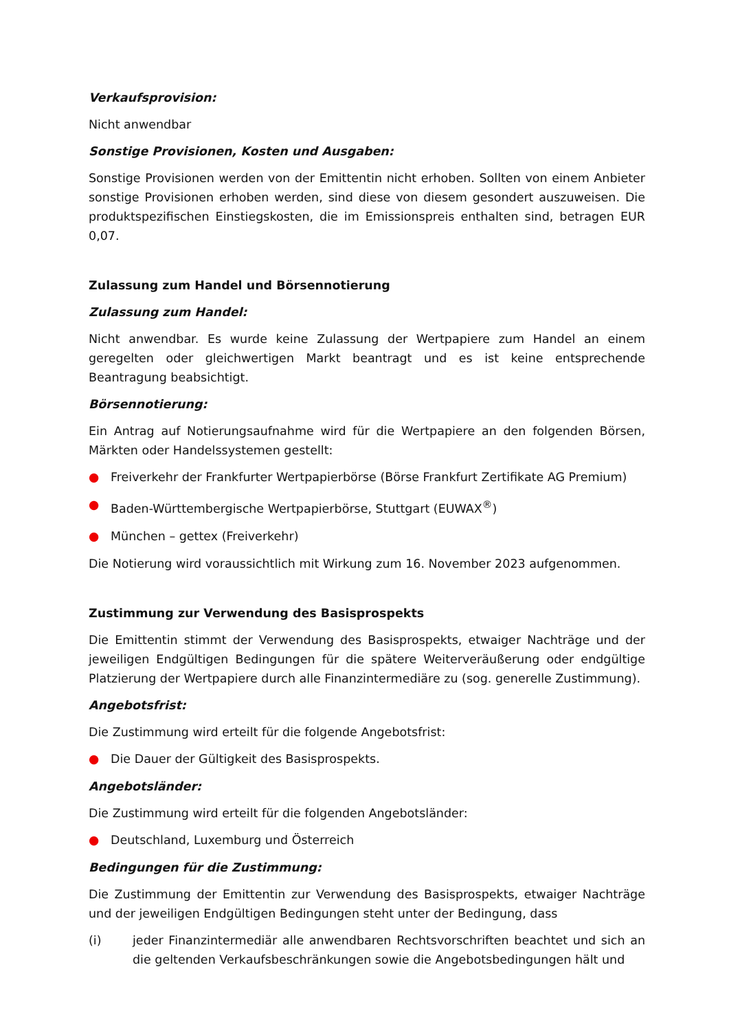Verkaufsprovision:
Nicht anwendbar
Sonstige Provisionen, Kosten und Ausgaben:
Sonstige Provisionen werden von der Emittentin nicht erhoben. Sollten von einem Anbieter sonstige Provisionen erhoben werden, sind diese von diesem gesondert auszuweisen. Die produktspezifischen Einstiegskosten, die im Emissionspreis enthalten sind, betragen EUR 0,07.
Zulassung zum Handel und Börsennotierung
Zulassung zum Handel:
Nicht anwendbar. Es wurde keine Zulassung der Wertpapiere zum Handel an einem geregelten oder gleichwertigen Markt beantragt und es ist keine entsprechende Beantragung beabsichtigt.
Börsennotierung:
Ein Antrag auf Notierungsaufnahme wird für die Wertpapiere an den folgenden Börsen, Märkten oder Handelssystemen gestellt:
● Freiverkehr der Frankfurter Wertpapierbörse (Börse Frankfurt Zertifikate AG Premium)
● Baden-Württembergische Wertpapierbörse, Stuttgart (EUWAX<sup>®</sup>)
● München – gettex (Freiverkehr)
Die Notierung wird voraussichtlich mit Wirkung zum 16. November 2023 aufgenommen.
Zustimmung zur Verwendung des Basisprospekts
Die Emittentin stimmt der Verwendung des Basisprospekts, etwaiger Nachträge und der jeweiligen Endgültigen Bedingungen für die spätere Weiterveräußerung oder endgültige Platzierung der Wertpapiere durch alle Finanzintermediäre zu (sog. generelle Zustimmung).
Angebotsfrist:
Die Zustimmung wird erteilt für die folgende Angebotsfrist:
● Die Dauer der Gültigkeit des Basisprospekts.
Angebotsländer:
Die Zustimmung wird erteilt für die folgenden Angebotsländer:
● Deutschland, Luxemburg und Österreich
Bedingungen für die Zustimmung:
Die Zustimmung der Emittentin zur Verwendung des Basisprospekts, etwaiger Nachträge und der jeweiligen Endgültigen Bedingungen steht unter der Bedingung, dass
(i) jeder Finanzintermediär alle anwendbaren Rechtsvorschriften beachtet und sich an die geltenden Verkaufsbeschränkungen sowie die Angebotsbedingungen hält und